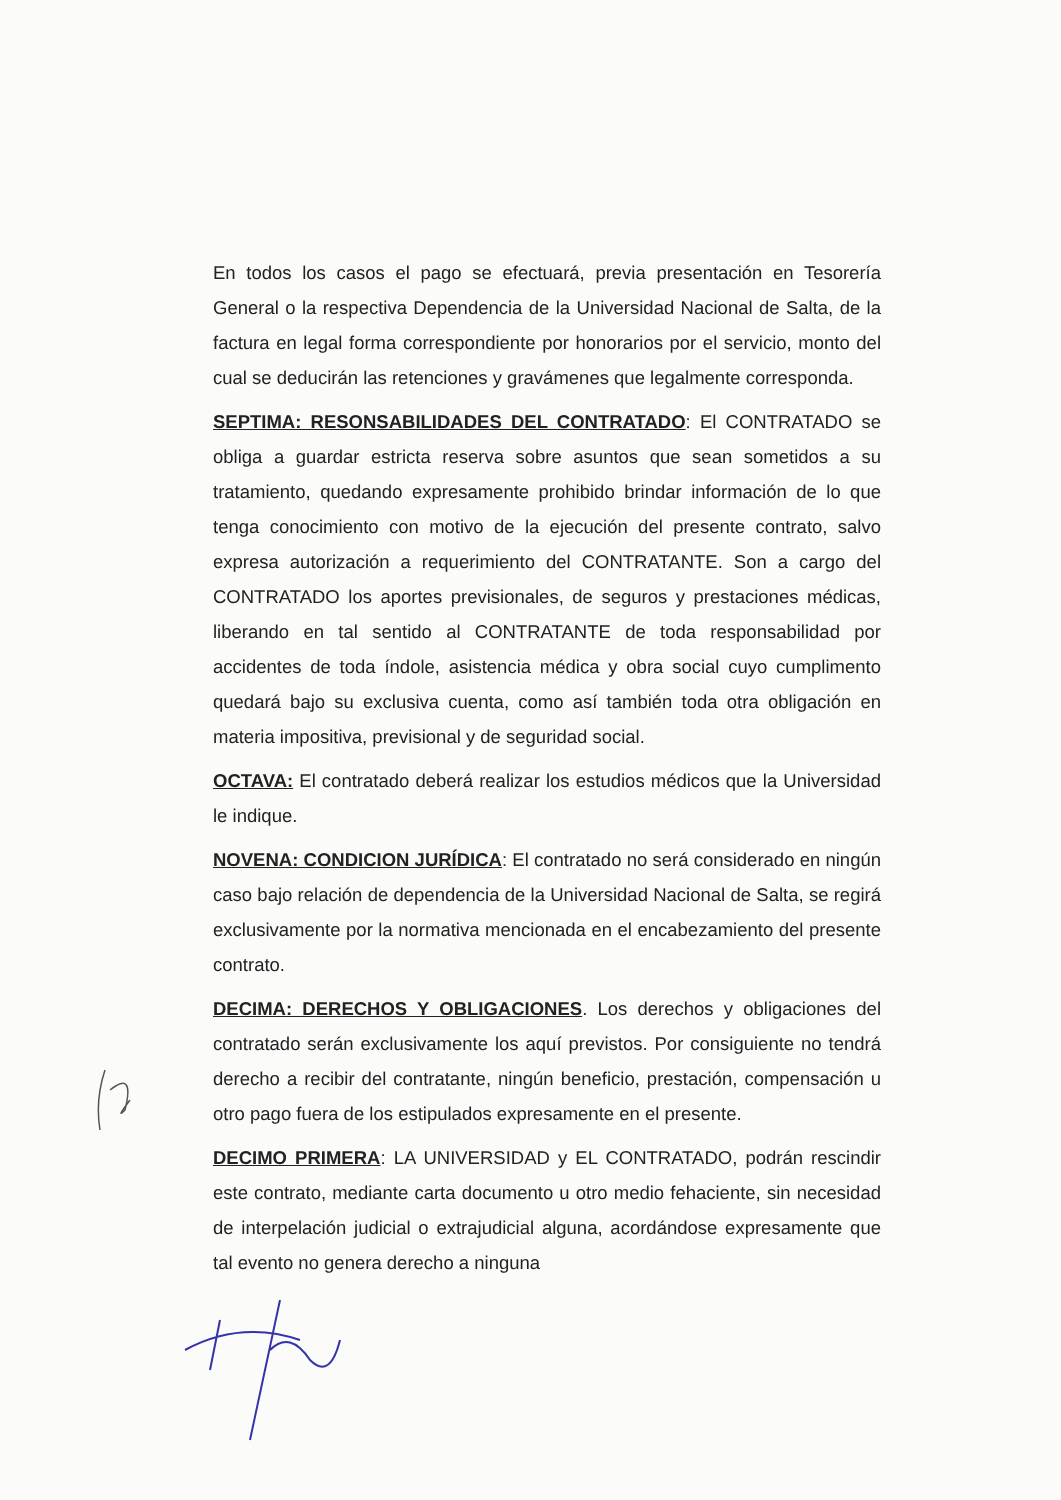En todos los casos el pago se efectuará, previa presentación en Tesorería General o la respectiva Dependencia de la Universidad Nacional de Salta, de la factura en legal forma correspondiente por honorarios por el servicio, monto del cual se deducirán las retenciones y gravámenes que legalmente corresponda.
SEPTIMA: RESONSABILIDADES DEL CONTRATADO: El CONTRATADO se obliga a guardar estricta reserva sobre asuntos que sean sometidos a su tratamiento, quedando expresamente prohibido brindar información de lo que tenga conocimiento con motivo de la ejecución del presente contrato, salvo expresa autorización a requerimiento del CONTRATANTE. Son a cargo del CONTRATADO los aportes previsionales, de seguros y prestaciones médicas, liberando en tal sentido al CONTRATANTE de toda responsabilidad por accidentes de toda índole, asistencia médica y obra social cuyo cumplimento quedará bajo su exclusiva cuenta, como así también toda otra obligación en materia impositiva, previsional y de seguridad social.
OCTAVA: El contratado deberá realizar los estudios médicos que la Universidad le indique.
NOVENA: CONDICION JURÍDICA: El contratado no será considerado en ningún caso bajo relación de dependencia de la Universidad Nacional de Salta, se regirá exclusivamente por la normativa mencionada en el encabezamiento del presente contrato.
DECIMA: DERECHOS Y OBLIGACIONES. Los derechos y obligaciones del contratado serán exclusivamente los aquí previstos. Por consiguiente no tendrá derecho a recibir del contratante, ningún beneficio, prestación, compensación u otro pago fuera de los estipulados expresamente en el presente.
DECIMO PRIMERA: LA UNIVERSIDAD y EL CONTRATADO, podrán rescindir este contrato, mediante carta documento u otro medio fehaciente, sin necesidad de interpelación judicial o extrajudicial alguna, acordándose expresamente que tal evento no genera derecho a ninguna